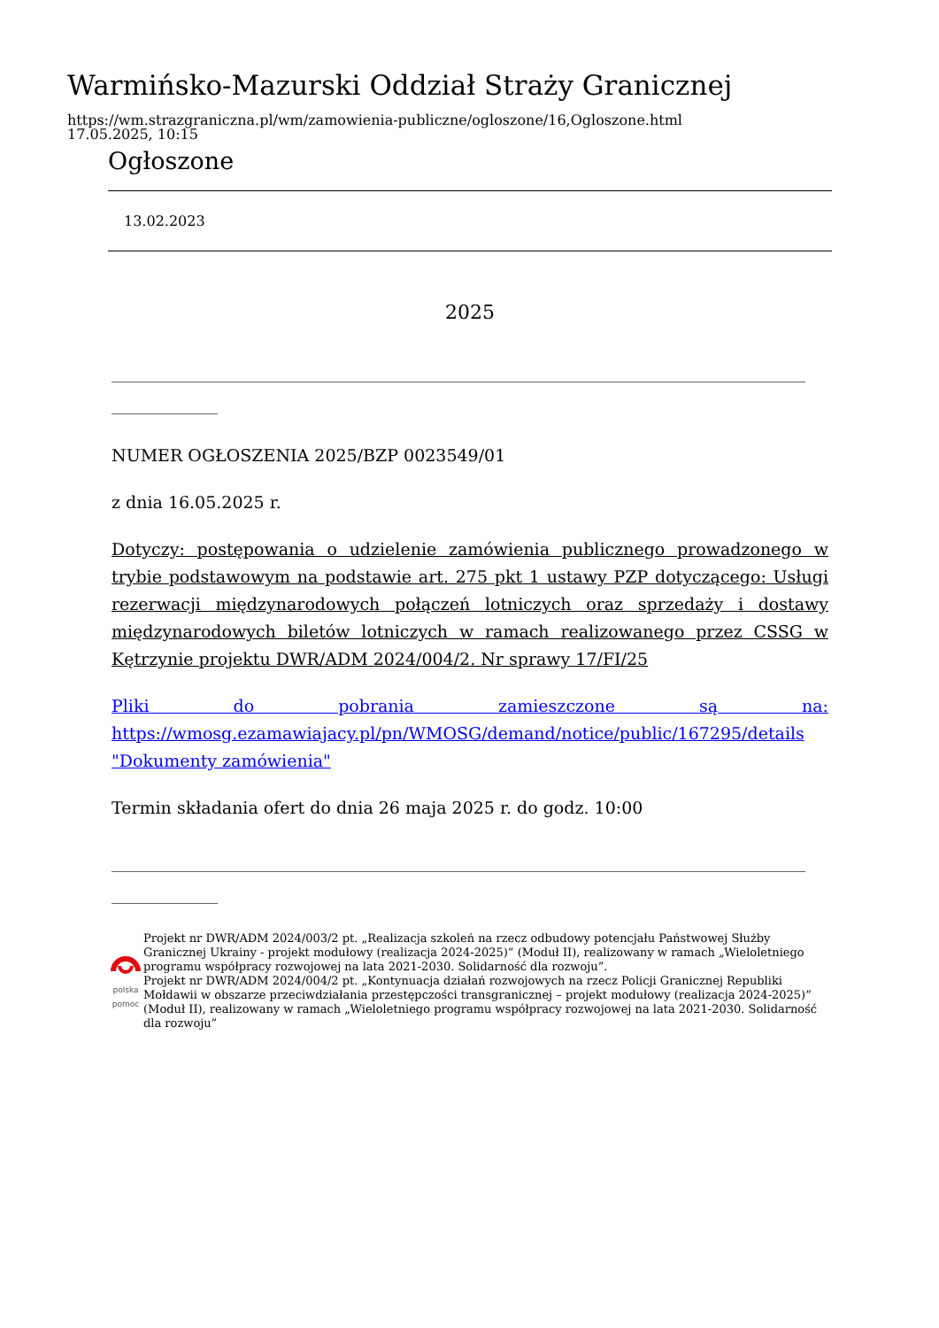Warmińsko-Mazurski Oddział Straży Granicznej
https://wm.strazgraniczna.pl/wm/zamowienia-publiczne/ogloszone/16,Ogloszone.html
17.05.2025, 10:15
Ogłoszone
13.02.2023
2025
__________________________________________________________________________________________________
_______________
NUMER OGŁOSZENIA 2025/BZP 0023549/01
z dnia 16.05.2025 r.
Dotyczy: postępowania o udzielenie zamówienia publicznego prowadzonego w trybie podstawowym na podstawie art. 275 pkt 1 ustawy PZP dotyczącego: Usługi rezerwacji międzynarodowych połączeń lotniczych oraz sprzedaży i dostawy międzynarodowych biletów lotniczych w ramach realizowanego przez CSSG w Kętrzynie projektu DWR/ADM 2024/004/2. Nr sprawy 17/FI/25
Pliki do pobrania zamieszczone są na: https://wmosg.ezamawiajacy.pl/pn/WMOSG/demand/notice/public/167295/details "Dokumenty zamówienia"
Termin składania ofert do dnia 26 maja 2025 r. do godz. 10:00
__________________________________________________________________________________________________
_______________
polska pomoc
Projekt nr DWR/ADM 2024/003/2 pt. „Realizacja szkoleń na rzecz odbudowy potencjału Państwowej Służby Granicznej Ukrainy - projekt modułowy (realizacja 2024-2025)” (Moduł II), realizowany w ramach „Wieloletniego programu współpracy rozwojowej na lata 2021-2030. Solidarność dla rozwoju”.
Projekt nr DWR/ADM 2024/004/2 pt. „Kontynuacja działań rozwojowych na rzecz Policji Granicznej Republiki Mołdawii w obszarze przeciwdziałania przestępczości transgranicznej – projekt modułowy (realizacja 2024-2025)” (Moduł II), realizowany w ramach „Wieloletniego programu współpracy rozwojowej na lata 2021-2030. Solidarność dla rozwoju”